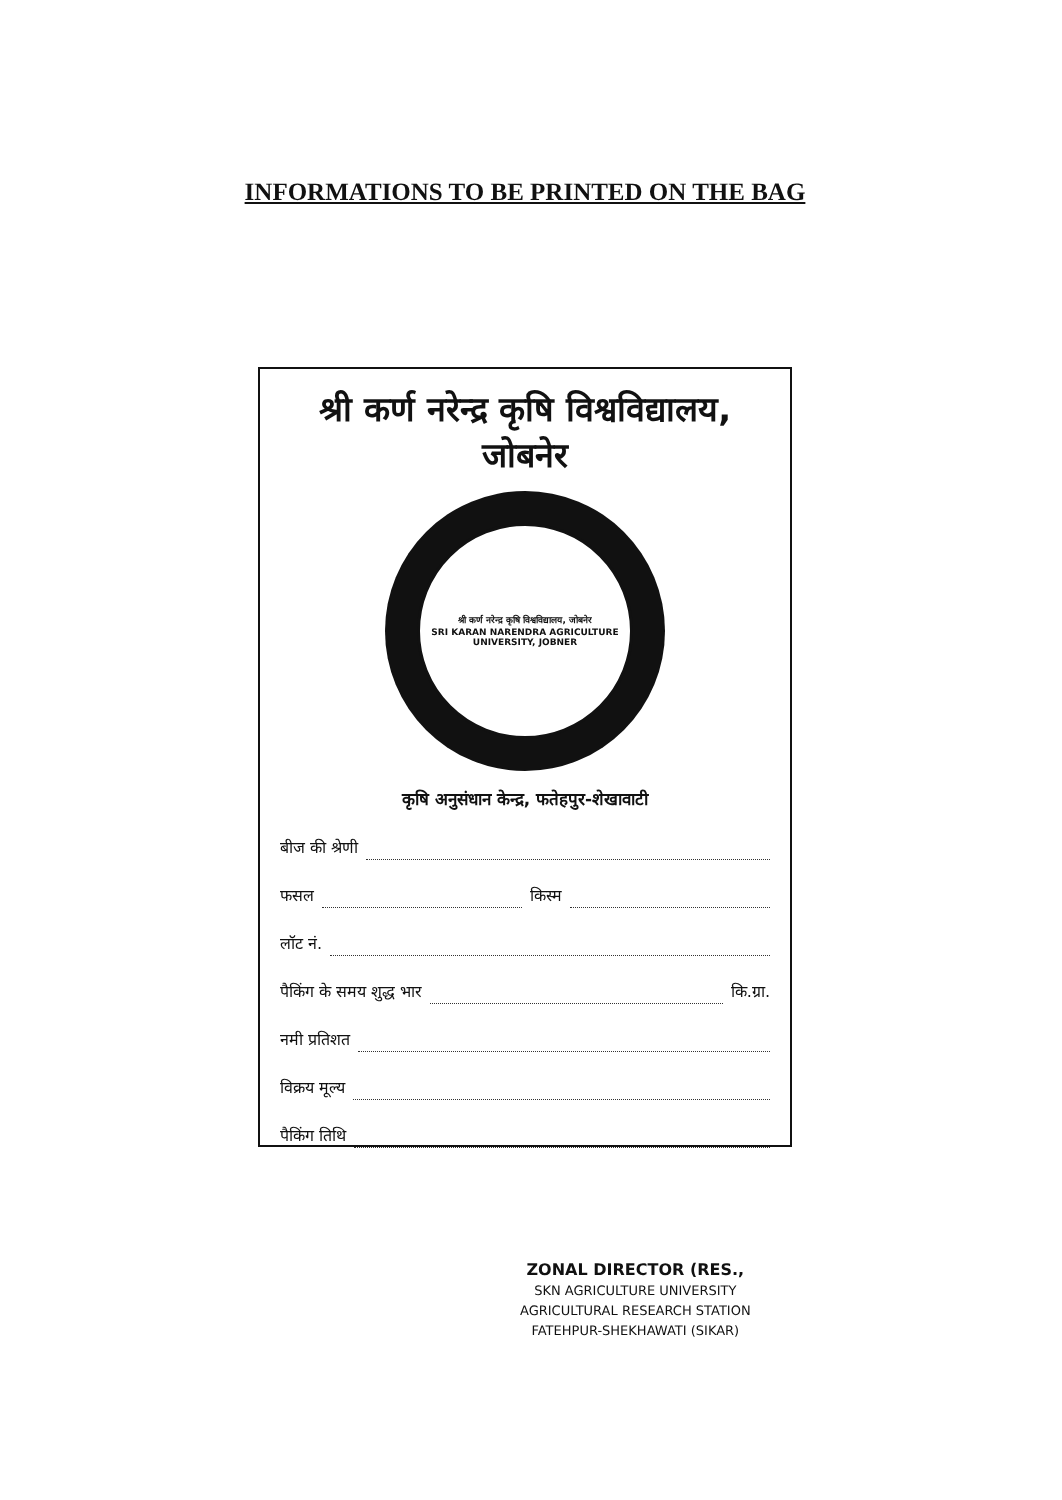INFORMATIONS TO BE PRINTED ON THE BAG
श्री कर्ण नरेन्द्र कृषि विश्वविद्यालय, जोबनेर
श्री कर्ण नरेन्द्र कृषि विश्वविद्यालय, जोबनेर
SRI KARAN NARENDRA AGRICULTURE UNIVERSITY, JOBNER
कृषि अनुसंधान केन्द्र, फतेहपुर-शेखावाटी
बीज की श्रेणी
फसल किस्म
लॉट नं.
पैकिंग के समय शुद्ध भार कि.ग्रा.
नमी प्रतिशत
विक्रय मूल्य
पैकिंग तिथि
ZONAL DIRECTOR (RES.,
SKN AGRICULTURE UNIVERSITY
AGRICULTURAL RESEARCH STATION
FATEHPUR-SHEKHAWATI (SIKAR)